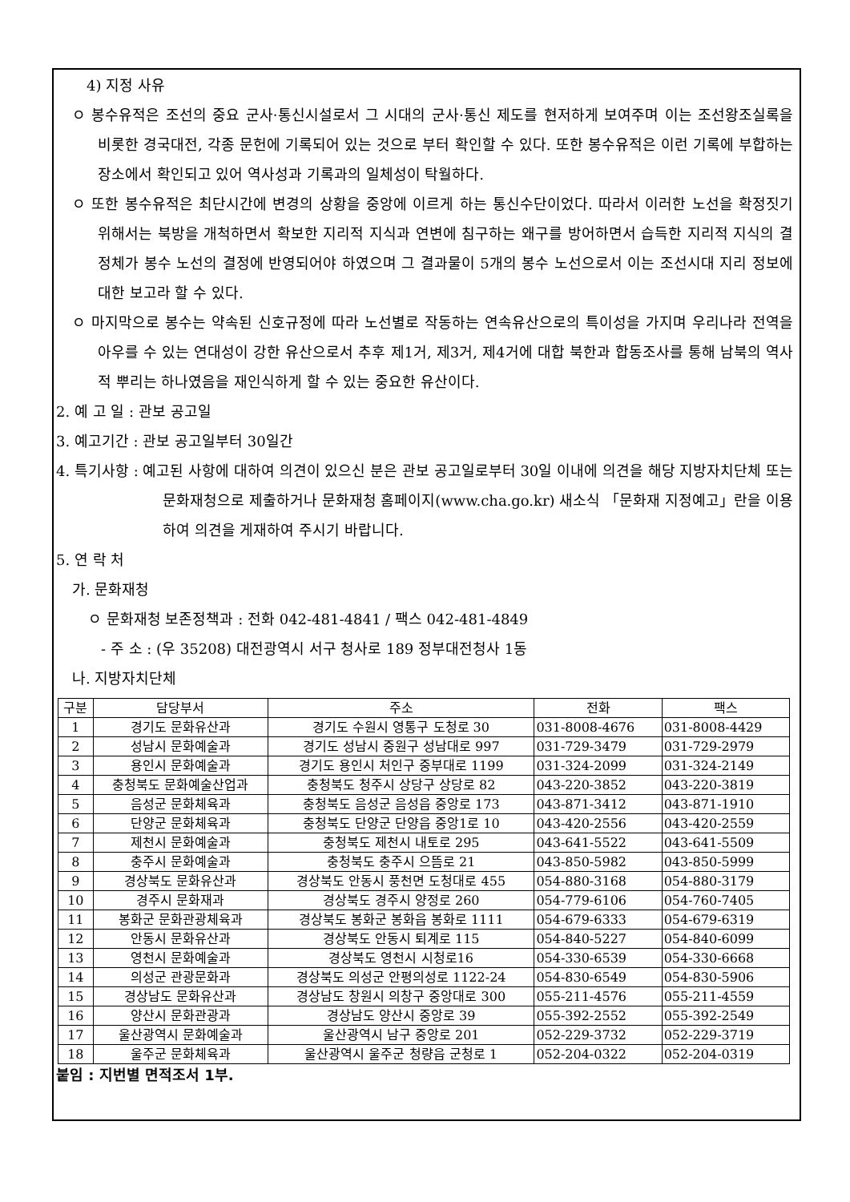4) 지정 사유
ㅇ 봉수유적은 조선의 중요 군사·통신시설로서 그 시대의 군사·통신 제도를 현저하게 보여주며 이는 조선왕조실록을 비롯한 경국대전, 각종 문헌에 기록되어 있는 것으로 부터 확인할 수 있다. 또한 봉수유적은 이런 기록에 부합하는 장소에서 확인되고 있어 역사성과 기록과의 일체성이 탁월하다.
ㅇ 또한 봉수유적은 최단시간에 변경의 상황을 중앙에 이르게 하는 통신수단이었다. 따라서 이러한 노선을 확정짓기 위해서는 북방을 개척하면서 확보한 지리적 지식과 연변에 침구하는 왜구를 방어하면서 습득한 지리적 지식의 결정체가 봉수 노선의 결정에 반영되어야 하였으며 그 결과물이 5개의 봉수 노선으로서 이는 조선시대 지리 정보에 대한 보고라 할 수 있다.
ㅇ 마지막으로 봉수는 약속된 신호규정에 따라 노선별로 작동하는 연속유산으로의 특이성을 가지며 우리나라 전역을 아우를 수 있는 연대성이 강한 유산으로서 추후 제1거, 제3거, 제4거에 대합 북한과 합동조사를 통해 남북의 역사적 뿌리는 하나였음을 재인식하게 할 수 있는 중요한 유산이다.
2. 예 고 일 : 관보 공고일
3. 예고기간 : 관보 공고일부터 30일간
4. 특기사항 : 예고된 사항에 대하여 의견이 있으신 분은 관보 공고일로부터 30일 이내에 의견을 해당 지방자치단체 또는 문화재청으로 제출하거나 문화재청 홈페이지(www.cha.go.kr) 새소식 「문화재 지정예고」란을 이용하여 의견을 게재하여 주시기 바랍니다.
5. 연 락 처
가. 문화재청
ㅇ 문화재청 보존정책과 : 전화 042-481-4841 / 팩스 042-481-4849
- 주 소 : (우 35208) 대전광역시 서구 청사로 189 정부대전청사 1동
나. 지방자치단체
| 구분 | 담당부서 | 주소 | 전화 | 팩스 |
| --- | --- | --- | --- | --- |
| 1 | 경기도 문화유산과 | 경기도 수원시 영통구 도청로 30 | 031-8008-4676 | 031-8008-4429 |
| 2 | 성남시 문화예술과 | 경기도 성남시 중원구 성남대로 997 | 031-729-3479 | 031-729-2979 |
| 3 | 용인시 문화예술과 | 경기도 용인시 처인구 중부대로 1199 | 031-324-2099 | 031-324-2149 |
| 4 | 충청북도 문화예술산업과 | 충청북도 청주시 상당구 상당로 82 | 043-220-3852 | 043-220-3819 |
| 5 | 음성군 문화체육과 | 충청북도 음성군 음성읍 중앙로 173 | 043-871-3412 | 043-871-1910 |
| 6 | 단양군 문화체육과 | 충청북도 단양군 단양읍 중앙1로 10 | 043-420-2556 | 043-420-2559 |
| 7 | 제천시 문화예술과 | 충청북도 제천시 내토로 295 | 043-641-5522 | 043-641-5509 |
| 8 | 충주시 문화예술과 | 충청북도 충주시 으뜸로 21 | 043-850-5982 | 043-850-5999 |
| 9 | 경상북도 문화유산과 | 경상북도 안동시 풍천면 도청대로 455 | 054-880-3168 | 054-880-3179 |
| 10 | 경주시 문화재과 | 경상북도 경주시 양정로 260 | 054-779-6106 | 054-760-7405 |
| 11 | 봉화군 문화관광체육과 | 경상북도 봉화군 봉화읍 봉화로 1111 | 054-679-6333 | 054-679-6319 |
| 12 | 안동시 문화유산과 | 경상북도 안동시 퇴계로 115 | 054-840-5227 | 054-840-6099 |
| 13 | 영천시 문화예술과 | 경상북도 영천시 시청로16 | 054-330-6539 | 054-330-6668 |
| 14 | 의성군 관광문화과 | 경상북도 의성군 안평의성로 1122-24 | 054-830-6549 | 054-830-5906 |
| 15 | 경상남도 문화유산과 | 경상남도 창원시 의창구 중앙대로 300 | 055-211-4576 | 055-211-4559 |
| 16 | 양산시 문화관광과 | 경상남도 양산시 중앙로 39 | 055-392-2552 | 055-392-2549 |
| 17 | 울산광역시 문화예술과 | 울산광역시 남구 중앙로 201 | 052-229-3732 | 052-229-3719 |
| 18 | 울주군 문화체육과 | 울산광역시 울주군 청량읍 군청로 1 | 052-204-0322 | 052-204-0319 |
붙임 : 지번별 면적조서 1부.